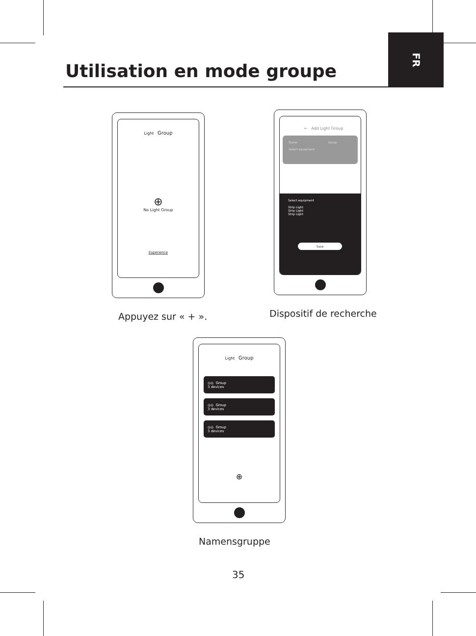FR
Utilisation en mode groupe
Light Group
⊕
No Light Group
Experience
Appuyez sur « + ».
← Add Light Group
Name Group
Select equipment
Select equipment
Strip Light
Strip Light
Strip Light
Save
Dispositif de recherche
Light Group
◎◎ Group
3 devices
◎◎ Group
3 devices
◎◎ Group
3 devices
⊕
Namensgruppe
35